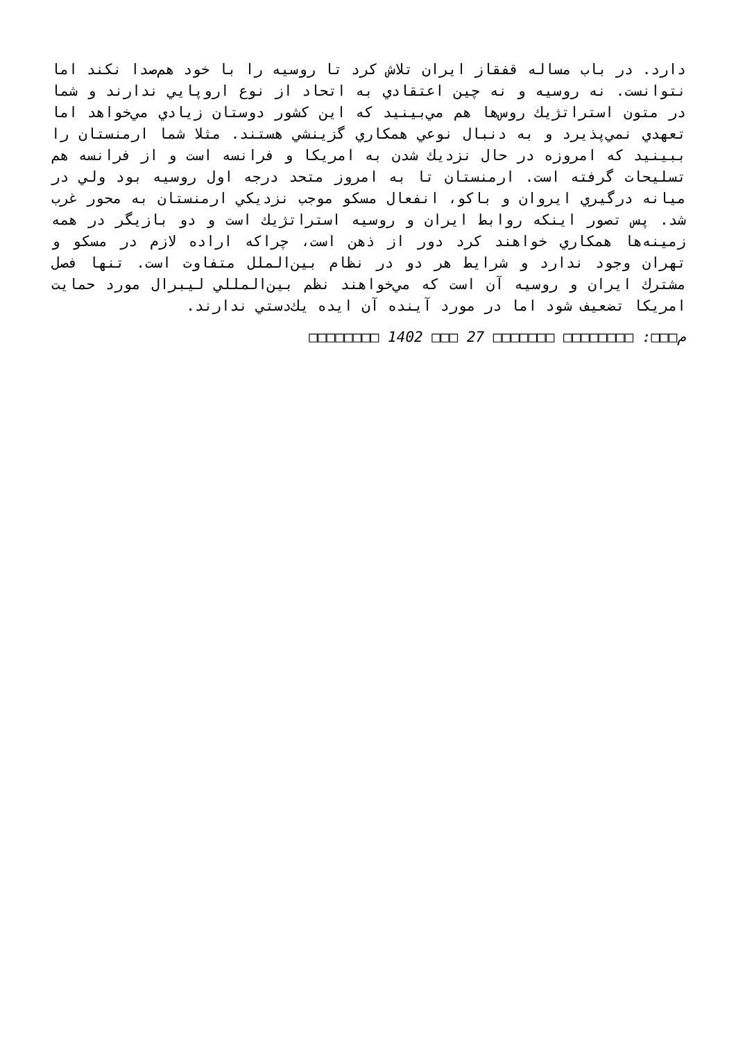دارد. در باب مساله قفقاز ايران تلاش كرد تا روسيه را با خود هم‌صدا نكند اما نتوانست. نه روسيه و نه چين اعتقادي به اتحاد از نوع اروپايي ندارند و شما در متون استراتژيك روس‌ها هم مي‌بينيد كه اين كشور دوستان زيادي مي‌خواهد اما تعهدي نمي‌پذيرد و به دنبال نوعي همكاري گزينشي هستند. مثلا شما ارمنستان را ببينيد كه امروزه در حال نزديك شدن به امريكا و فرانسه است و از فرانسه هم تسليحات گرفته است. ارمنستان تا به امروز متحد درجه اول روسيه بود ولي در ميانه درگيري ايروان و باكو، انفعال مسكو موجب نزديكي ارمنستان به محور غرب شد. پس تصور اينكه روابط ايران و روسيه استراتژيك است و دو بازيگر در همه زمينه‌ها همكاري خواهند كرد دور از ذهن است، چراكه اراده لازم در مسكو و تهران وجود ندارد و شرايط هر دو در نظام بين‌الملل متفاوت است. تنها فصل مشترك ايران و روسيه آن است كه مي‌خواهند نظم بين‌المللي ليبرال مورد حمايت امريكا تضعيف شود اما در مورد آينده آن ايده يك‌دستي ندارند.
م□□□: □□□□□□□□ □□□□□□□ 27 □□□ 1402 □□□□□□□□